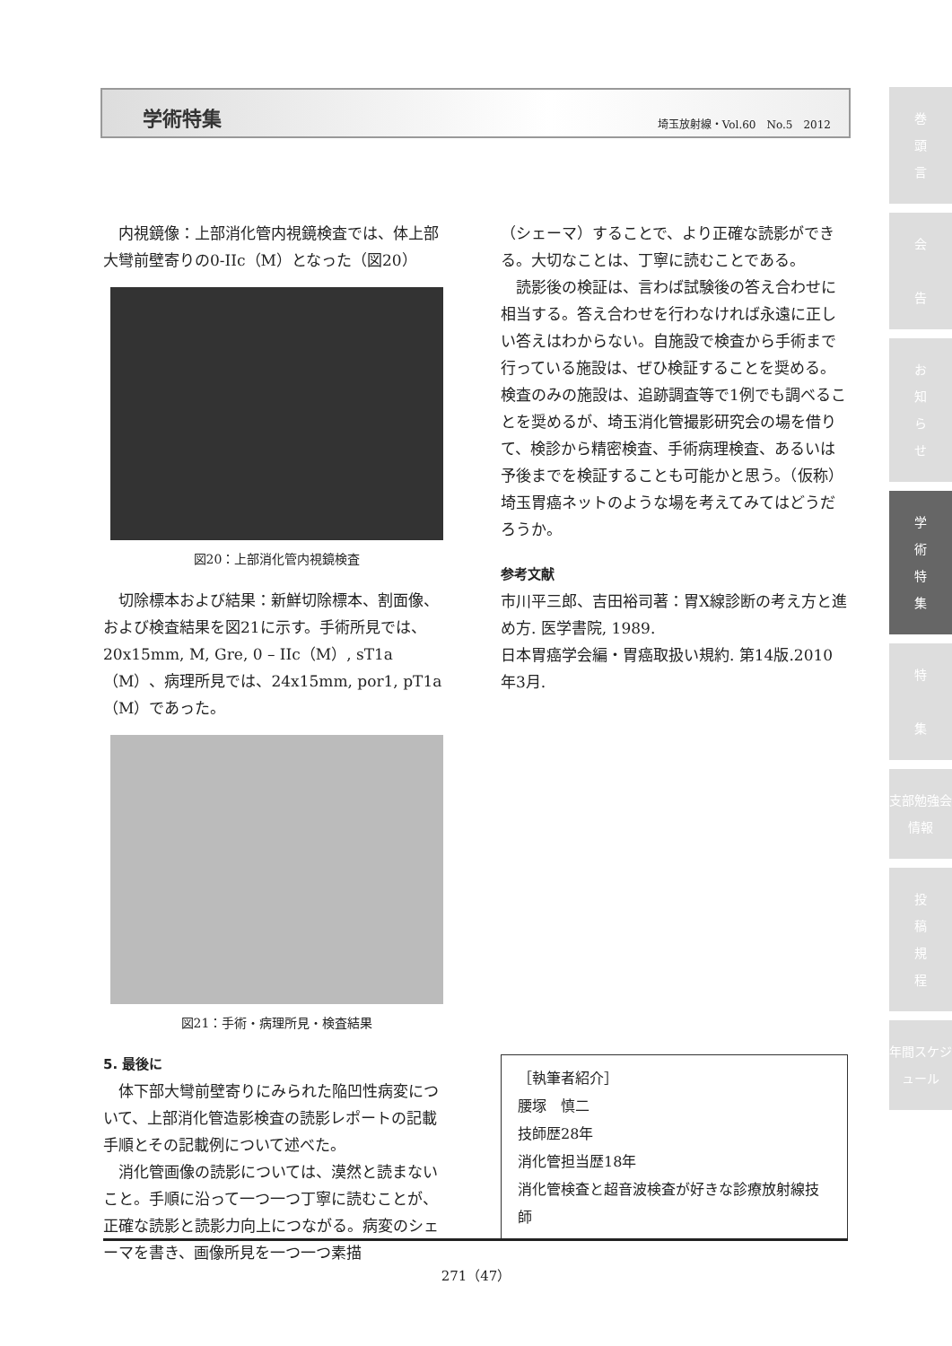学術特集 埼玉放射線・Vol.60　No.5　2012
内視鏡像：上部消化管内視鏡検査では、体上部大彎前壁寄りの0-IIc（M）となった（図20）
図20：上部消化管内視鏡検査
切除標本および結果：新鮮切除標本、割面像、および検査結果を図21に示す。手術所見では、20x15mm, M, Gre, 0 – IIc（M）, sT1a（M）、病理所見では、24x15mm, por1, pT1a（M）であった。
図21：手術・病理所見・検査結果
5. 最後に
体下部大彎前壁寄りにみられた陥凹性病変について、上部消化管造影検査の読影レポートの記載手順とその記載例について述べた。
消化管画像の読影については、漠然と読まないこと。手順に沿って一つ一つ丁寧に読むことが、正確な読影と読影力向上につながる。病変のシェーマを書き、画像所見を一つ一つ素描
（シェーマ）することで、より正確な読影ができる。大切なことは、丁寧に読むことである。
読影後の検証は、言わば試験後の答え合わせに相当する。答え合わせを行わなければ永遠に正しい答えはわからない。自施設で検査から手術まで行っている施設は、ぜひ検証することを奨める。検査のみの施設は、追跡調査等で1例でも調べることを奨めるが、埼玉消化管撮影研究会の場を借りて、検診から精密検査、手術病理検査、あるいは予後までを検証することも可能かと思う。（仮称）埼玉胃癌ネットのような場を考えてみてはどうだろうか。
参考文献
市川平三郎、吉田裕司著：胃X線診断の考え方と進め方. 医学書院, 1989.
日本胃癌学会編・胃癌取扱い規約. 第14版.2010年3月.
［執筆者紹介］
腰塚　慎二
技師歴28年
消化管担当歴18年
消化管検査と超音波検査が好きな診療放射線技師
271（47）
巻
頭
言
会
告
お
知
ら
せ
学
術
特
集
特
集
支部勉強会情報
投
稿
規
程
年間スケジュール